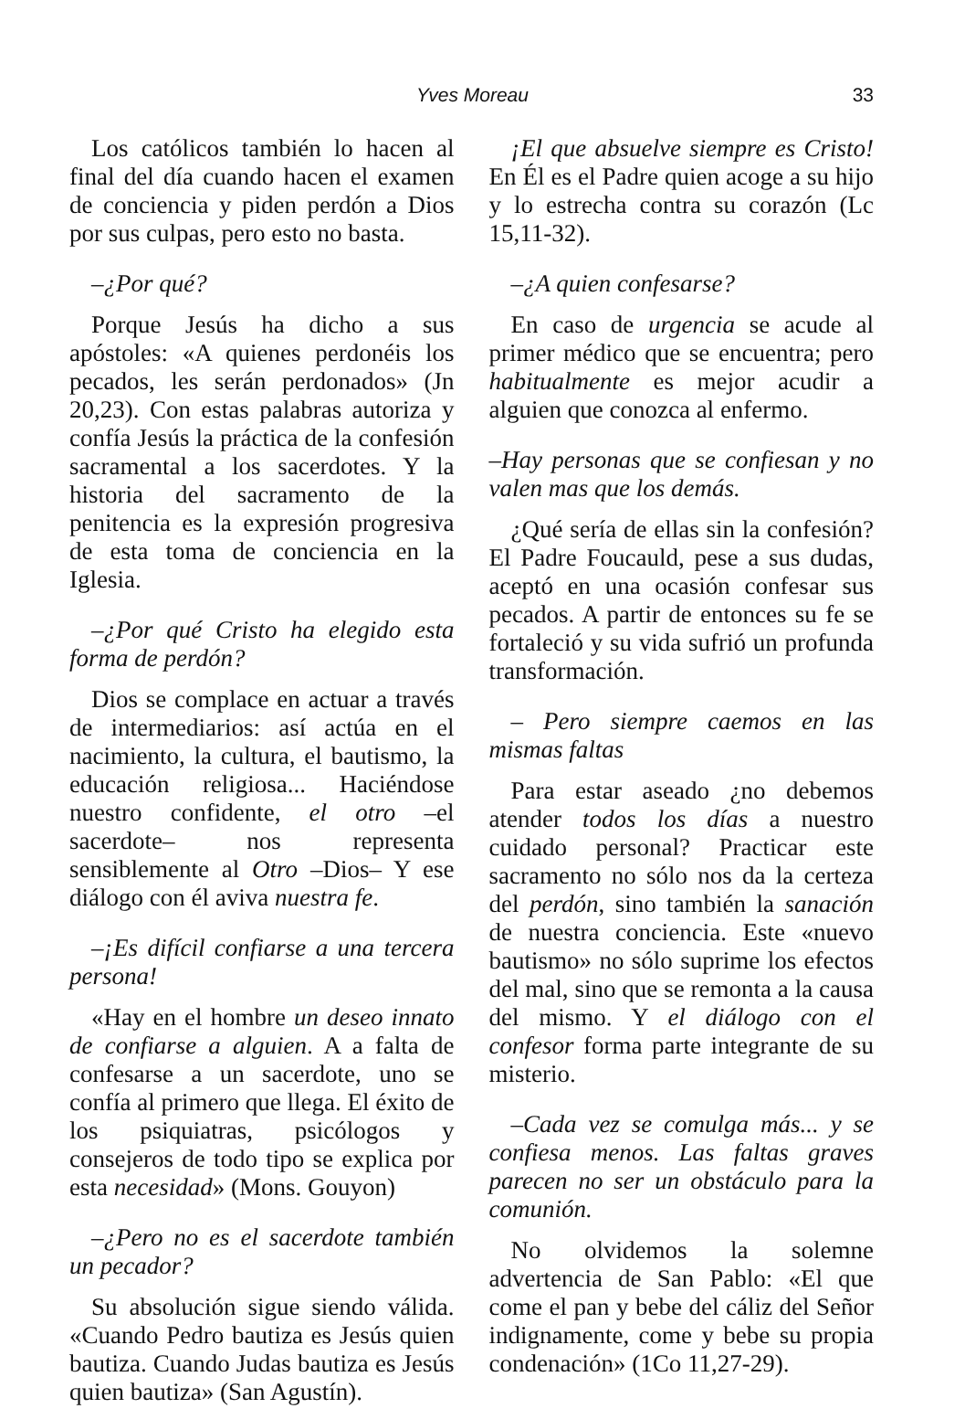Yves Moreau 33
Los católicos también lo hacen al final del día cuando hacen el examen de conciencia y piden perdón a Dios por sus culpas, pero esto no basta.
–¿Por qué?
Porque Jesús ha dicho a sus apóstoles: «A quienes perdonéis los pecados, les serán perdonados» (Jn 20,23). Con estas palabras autoriza y confía Jesús la práctica de la confesión sacramental a los sacerdotes. Y la historia del sacramento de la penitencia es la expresión progresiva de esta toma de conciencia en la Iglesia.
–¿Por qué Cristo ha elegido esta forma de perdón?
Dios se complace en actuar a través de intermediarios: así actúa en el nacimiento, la cultura, el bautismo, la educación religiosa... Haciéndose nuestro confidente, el otro –el sacerdote– nos representa sensiblemente al Otro –Dios– Y ese diálogo con él aviva nuestra fe.
–¡Es difícil confiarse a una tercera persona!
«Hay en el hombre un deseo innato de confiarse a alguien. A a falta de confesarse a un sacerdote, uno se confía al primero que llega. El éxito de los psiquiatras, psicólogos y consejeros de todo tipo se explica por esta necesidad» (Mons. Gouyon)
–¿Pero no es el sacerdote también un pecador?
Su absolución sigue siendo válida. «Cuando Pedro bautiza es Jesús quien bautiza. Cuando Judas bautiza es Jesús quien bautiza» (San Agustín).
¡El que absuelve siempre es Cristo! En Él es el Padre quien acoge a su hijo y lo estrecha contra su corazón (Lc 15,11-32).
–¿A quien confesarse?
En caso de urgencia se acude al primer médico que se encuentra; pero habitualmente es mejor acudir a alguien que conozca al enfermo.
–Hay personas que se confiesan y no valen mas que los demás.
¿Qué sería de ellas sin la confesión? El Padre Foucauld, pese a sus dudas, aceptó en una ocasión confesar sus pecados. A partir de entonces su fe se fortaleció y su vida sufrió un profunda transformación.
– Pero siempre caemos en las mismas faltas
Para estar aseado ¿no debemos atender todos los días a nuestro cuidado personal? Practicar este sacramento no sólo nos da la certeza del perdón, sino también la sanación de nuestra conciencia. Este «nuevo bautismo» no sólo suprime los efectos del mal, sino que se remonta a la causa del mismo. Y el diálogo con el confesor forma parte integrante de su misterio.
–Cada vez se comulga más... y se confiesa menos. Las faltas graves parecen no ser un obstáculo para la comunión.
No olvidemos la solemne advertencia de San Pablo: «El que come el pan y bebe del cáliz del Señor indignamente, come y bebe su propia condenación» (1Co 11,27-29).